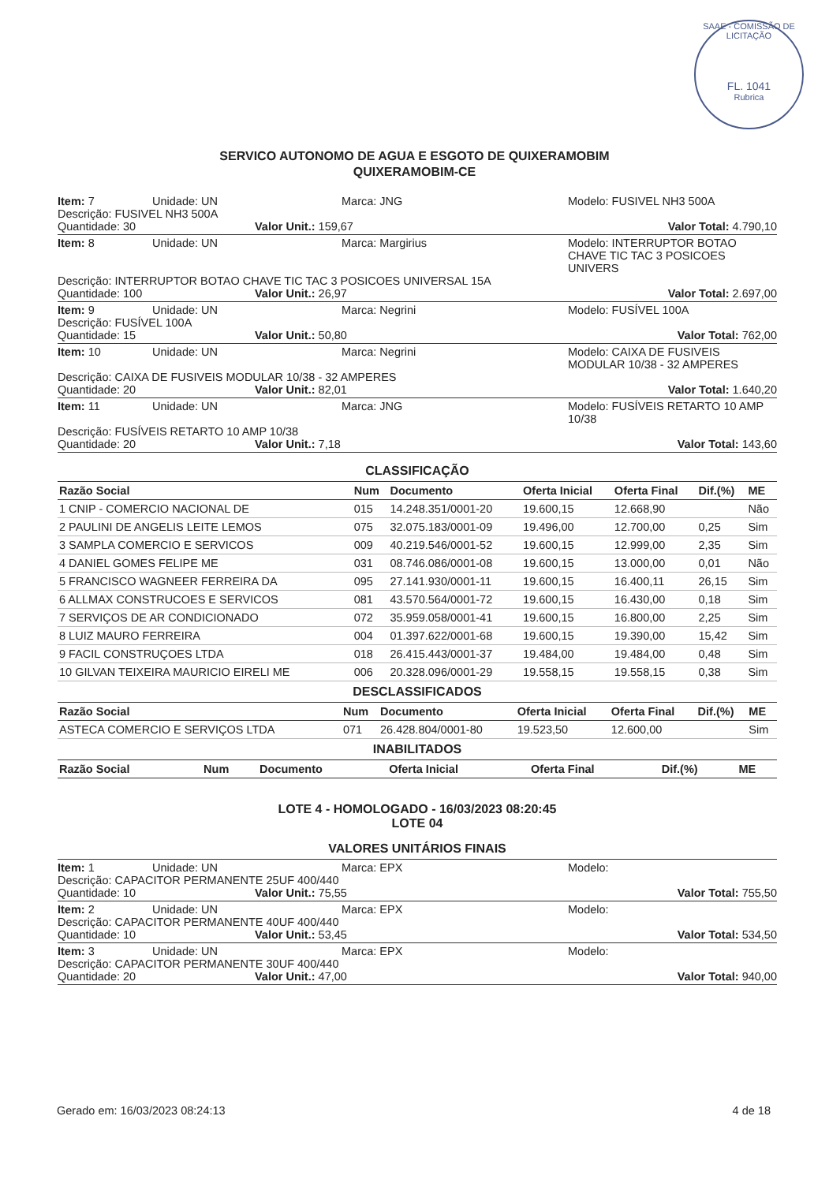SAAE - COMISSÃO DE LICITAÇÃO
FL. 1041
Rubrica
SERVICO AUTONOMO DE AGUA E ESGOTO DE QUIXERAMOBIM
QUIXERAMOBIM-CE
Item: 7 Unidade: UN Marca: JNG Modelo: FUSIVEL NH3 500A
Descrição: FUSIVEL NH3 500A
Quantidade: 30 Valor Unit.: 159,67 Valor Total: 4.790,10
Item: 8 Unidade: UN Marca: Margirius Modelo: INTERRUPTOR BOTAO CHAVE TIC TAC 3 POSICOES UNIVERS
Descrição: INTERRUPTOR BOTAO CHAVE TIC TAC 3 POSICOES UNIVERSAL 15A
Quantidade: 100 Valor Unit.: 26,97 Valor Total: 2.697,00
Item: 9 Unidade: UN Marca: Negrini Modelo: FUSÍVEL 100A
Descrição: FUSÍVEL 100A
Quantidade: 15 Valor Unit.: 50,80 Valor Total: 762,00
Item: 10 Unidade: UN Marca: Negrini Modelo: CAIXA DE FUSIVEIS MODULAR 10/38 - 32 AMPERES
Descrição: CAIXA DE FUSIVEIS MODULAR 10/38 - 32 AMPERES
Quantidade: 20 Valor Unit.: 82,01 Valor Total: 1.640,20
Item: 11 Unidade: UN Marca: JNG Modelo: FUSÍVEIS RETARTO 10 AMP 10/38
Descrição: FUSÍVEIS RETARTO 10 AMP 10/38
Quantidade: 20 Valor Unit.: 7,18 Valor Total: 143,60
CLASSIFICAÇÃO
| Razão Social | Num | Documento | Oferta Inicial | Oferta Final | Dif.(%) | ME |
| --- | --- | --- | --- | --- | --- | --- |
| 1 CNIP - COMERCIO NACIONAL DE | 015 | 14.248.351/0001-20 | 19.600,15 | 12.668,90 | | Não |
| 2 PAULINI DE ANGELIS LEITE LEMOS | 075 | 32.075.183/0001-09 | 19.496,00 | 12.700,00 | 0,25 | Sim |
| 3 SAMPLA COMERCIO E SERVICOS | 009 | 40.219.546/0001-52 | 19.600,15 | 12.999,00 | 2,35 | Sim |
| 4 DANIEL GOMES FELIPE ME | 031 | 08.746.086/0001-08 | 19.600,15 | 13.000,00 | 0,01 | Não |
| 5 FRANCISCO WAGNEER FERREIRA DA | 095 | 27.141.930/0001-11 | 19.600,15 | 16.400,11 | 26,15 | Sim |
| 6 ALLMAX CONSTRUCOES E SERVICOS | 081 | 43.570.564/0001-72 | 19.600,15 | 16.430,00 | 0,18 | Sim |
| 7 SERVIÇOS DE AR CONDICIONADO | 072 | 35.959.058/0001-41 | 19.600,15 | 16.800,00 | 2,25 | Sim |
| 8 LUIZ MAURO FERREIRA | 004 | 01.397.622/0001-68 | 19.600,15 | 19.390,00 | 15,42 | Sim |
| 9 FACIL CONSTRUÇOES LTDA | 018 | 26.415.443/0001-37 | 19.484,00 | 19.484,00 | 0,48 | Sim |
| 10 GILVAN TEIXEIRA MAURICIO EIRELI ME | 006 | 20.328.096/0001-29 | 19.558,15 | 19.558,15 | 0,38 | Sim |
DESCLASSIFICADOS
| Razão Social | Num | Documento | Oferta Inicial | Oferta Final | Dif.(%) | ME |
| --- | --- | --- | --- | --- | --- | --- |
| ASTECA COMERCIO E SERVIÇOS LTDA | 071 | 26.428.804/0001-80 | 19.523,50 | 12.600,00 | | Sim |
INABILITADOS
| Razão Social | Num | Documento | Oferta Inicial | Oferta Final | Dif.(%) | ME |
| --- | --- | --- | --- | --- | --- | --- |
LOTE 4 - HOMOLOGADO - 16/03/2023 08:20:45
LOTE 04
VALORES UNITÁRIOS FINAIS
Item: 1 Unidade: UN Marca: EPX Modelo:
Descrição: CAPACITOR PERMANENTE 25UF 400/440
Quantidade: 10 Valor Unit.: 75,55 Valor Total: 755,50
Item: 2 Unidade: UN Marca: EPX Modelo:
Descrição: CAPACITOR PERMANENTE 40UF 400/440
Quantidade: 10 Valor Unit.: 53,45 Valor Total: 534,50
Item: 3 Unidade: UN Marca: EPX Modelo:
Descrição: CAPACITOR PERMANENTE 30UF 400/440
Quantidade: 20 Valor Unit.: 47,00 Valor Total: 940,00
Gerado em: 16/03/2023 08:24:13 4 de 18